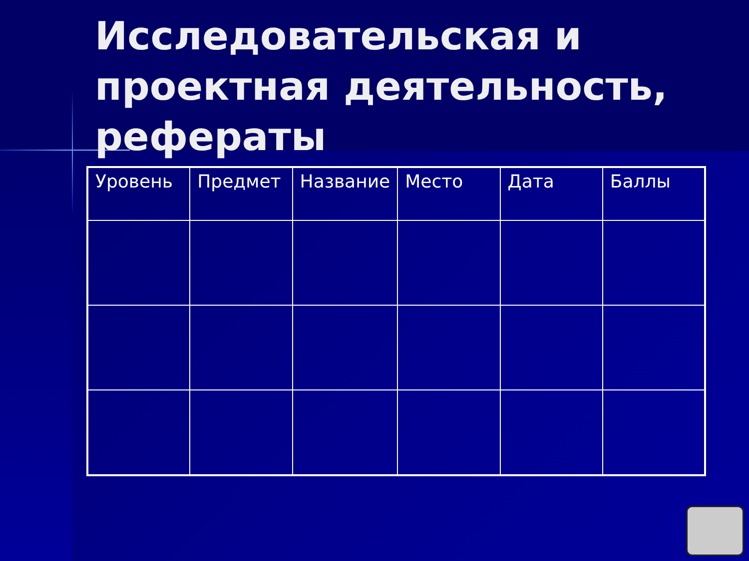Исследовательская и проектная деятельность, рефераты
| Уровень | Предмет | Название | Место | Дата | Баллы |
| --- | --- | --- | --- | --- | --- |